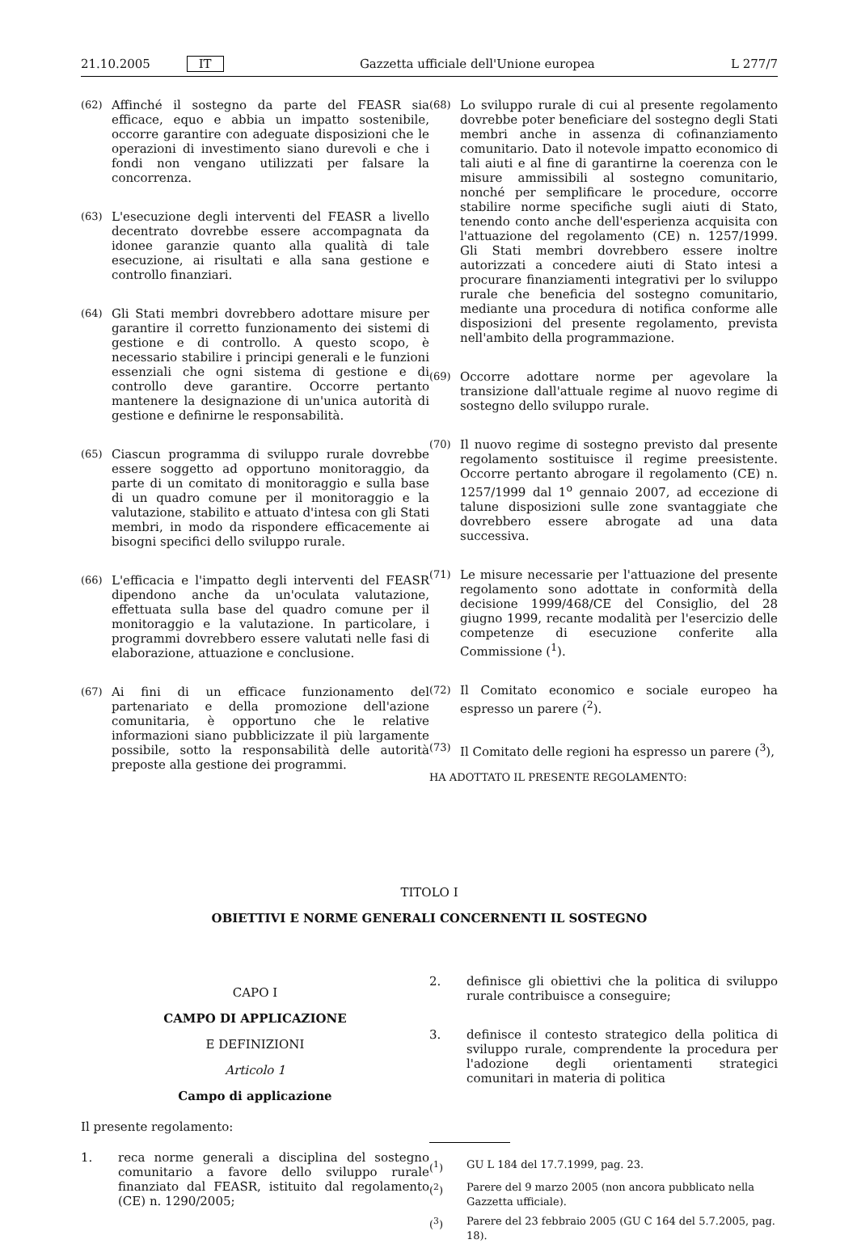21.10.2005 IT Gazzetta ufficiale dell'Unione europea L 277/7
(62) Affinché il sostegno da parte del FEASR sia efficace, equo e abbia un impatto sostenibile, occorre garantire con adeguate disposizioni che le operazioni di investimento siano durevoli e che i fondi non vengano utilizzati per falsare la concorrenza.
(63) L'esecuzione degli interventi del FEASR a livello decentrato dovrebbe essere accompagnata da idonee garanzie quanto alla qualità di tale esecuzione, ai risultati e alla sana gestione e controllo finanziari.
(64) Gli Stati membri dovrebbero adottare misure per garantire il corretto funzionamento dei sistemi di gestione e di controllo. A questo scopo, è necessario stabilire i principi generali e le funzioni essenziali che ogni sistema di gestione e di controllo deve garantire. Occorre pertanto mantenere la designazione di un'unica autorità di gestione e definirne le responsabilità.
(65) Ciascun programma di sviluppo rurale dovrebbe essere soggetto ad opportuno monitoraggio, da parte di un comitato di monitoraggio e sulla base di un quadro comune per il monitoraggio e la valutazione, stabilito e attuato d'intesa con gli Stati membri, in modo da rispondere efficacemente ai bisogni specifici dello sviluppo rurale.
(66) L'efficacia e l'impatto degli interventi del FEASR dipendono anche da un'oculata valutazione, effettuata sulla base del quadro comune per il monitoraggio e la valutazione. In particolare, i programmi dovrebbero essere valutati nelle fasi di elaborazione, attuazione e conclusione.
(67) Ai fini di un efficace funzionamento del partenariato e della promozione dell'azione comunitaria, è opportuno che le relative informazioni siano pubblicizzate il più largamente possibile, sotto la responsabilità delle autorità preposte alla gestione dei programmi.
(68) Lo sviluppo rurale di cui al presente regolamento dovrebbe poter beneficiare del sostegno degli Stati membri anche in assenza di cofinanziamento comunitario. Dato il notevole impatto economico di tali aiuti e al fine di garantirne la coerenza con le misure ammissibili al sostegno comunitario, nonché per semplificare le procedure, occorre stabilire norme specifiche sugli aiuti di Stato, tenendo conto anche dell'esperienza acquisita con l'attuazione del regolamento (CE) n. 1257/1999. Gli Stati membri dovrebbero essere inoltre autorizzati a concedere aiuti di Stato intesi a procurare finanziamenti integrativi per lo sviluppo rurale che beneficia del sostegno comunitario, mediante una procedura di notifica conforme alle disposizioni del presente regolamento, prevista nell'ambito della programmazione.
(69) Occorre adottare norme per agevolare la transizione dall'attuale regime al nuovo regime di sostegno dello sviluppo rurale.
(70) Il nuovo regime di sostegno previsto dal presente regolamento sostituisce il regime preesistente. Occorre pertanto abrogare il regolamento (CE) n. 1257/1999 dal 1<sup>o</sup> gennaio 2007, ad eccezione di talune disposizioni sulle zone svantaggiate che dovrebbero essere abrogate ad una data successiva.
(71) Le misure necessarie per l'attuazione del presente regolamento sono adottate in conformità della decisione 1999/468/CE del Consiglio, del 28 giugno 1999, recante modalità per l'esercizio delle competenze di esecuzione conferite alla Commissione (<sup>1</sup>).
(72) Il Comitato economico e sociale europeo ha espresso un parere (<sup>2</sup>).
(73) Il Comitato delle regioni ha espresso un parere (<sup>3</sup>),
HA ADOTTATO IL PRESENTE REGOLAMENTO:
TITOLO I
OBIETTIVI E NORME GENERALI CONCERNENTI IL SOSTEGNO
CAPO I
CAMPO DI APPLICAZIONE
E DEFINIZIONI
Articolo 1
Campo di applicazione
Il presente regolamento:
1. reca norme generali a disciplina del sostegno comunitario a favore dello sviluppo rurale finanziato dal FEASR, istituito dal regolamento (CE) n. 1290/2005;
2. definisce gli obiettivi che la politica di sviluppo rurale contribuisce a conseguire;
3. definisce il contesto strategico della politica di sviluppo rurale, comprendente la procedura per l'adozione degli orientamenti strategici comunitari in materia di politica
(<sup>1</sup>) GU L 184 del 17.7.1999, pag. 23.
(<sup>2</sup>) Parere del 9 marzo 2005 (non ancora pubblicato nella Gazzetta ufficiale).
(<sup>3</sup>) Parere del 23 febbraio 2005 (GU C 164 del 5.7.2005, pag. 18).